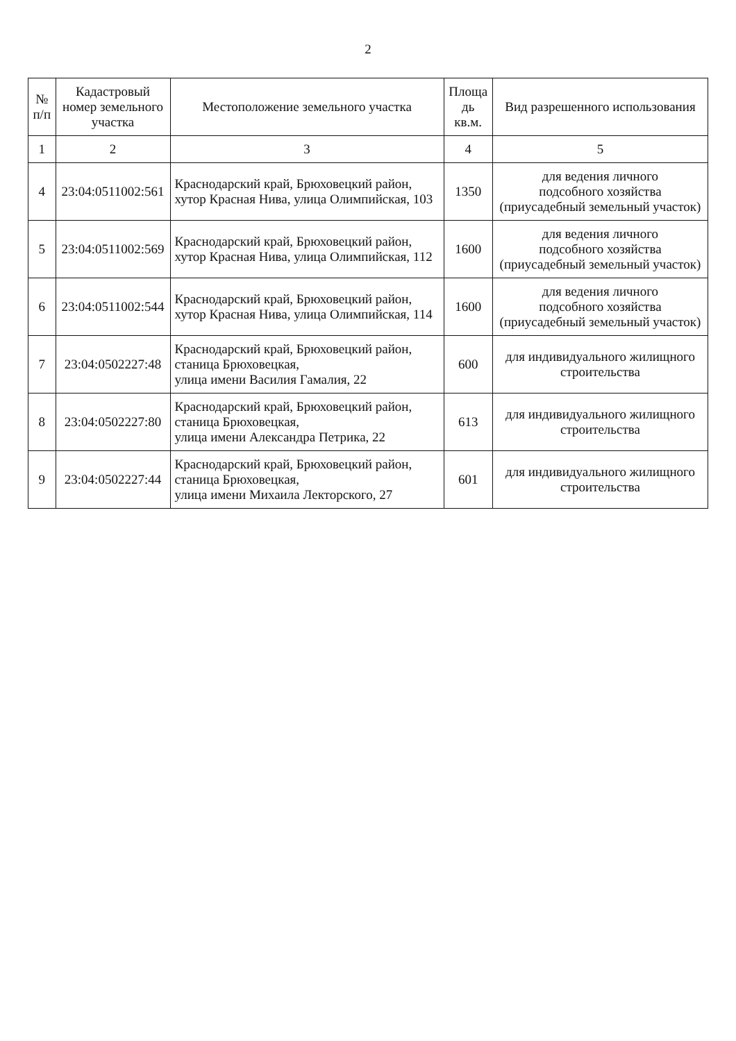2
| № п/п | Кадастровый номер земельного участка | Местоположение земельного участка | Площа дь кв.м. | Вид разрешенного использования |
| --- | --- | --- | --- | --- |
| 1 | 2 | 3 | 4 | 5 |
| 4 | 23:04:0511002:561 | Краснодарский край, Брюховецкий район, хутор Красная Нива, улица Олимпийская, 103 | 1350 | для ведения личного подсобного хозяйства (приусадебный земельный участок) |
| 5 | 23:04:0511002:569 | Краснодарский край, Брюховецкий район, хутор Красная Нива, улица Олимпийская, 112 | 1600 | для ведения личного подсобного хозяйства (приусадебный земельный участок) |
| 6 | 23:04:0511002:544 | Краснодарский край, Брюховецкий район, хутор Красная Нива, улица Олимпийская, 114 | 1600 | для ведения личного подсобного хозяйства (приусадебный земельный участок) |
| 7 | 23:04:0502227:48 | Краснодарский край, Брюховецкий район, станица Брюховецкая, улица имени Василия Гамалия, 22 | 600 | для индивидуального жилищного строительства |
| 8 | 23:04:0502227:80 | Краснодарский край, Брюховецкий район, станица Брюховецкая, улица имени Александра Петрика, 22 | 613 | для индивидуального жилищного строительства |
| 9 | 23:04:0502227:44 | Краснодарский край, Брюховецкий район, станица Брюховецкая, улица имени Михаила Лекторского, 27 | 601 | для индивидуального жилищного строительства |